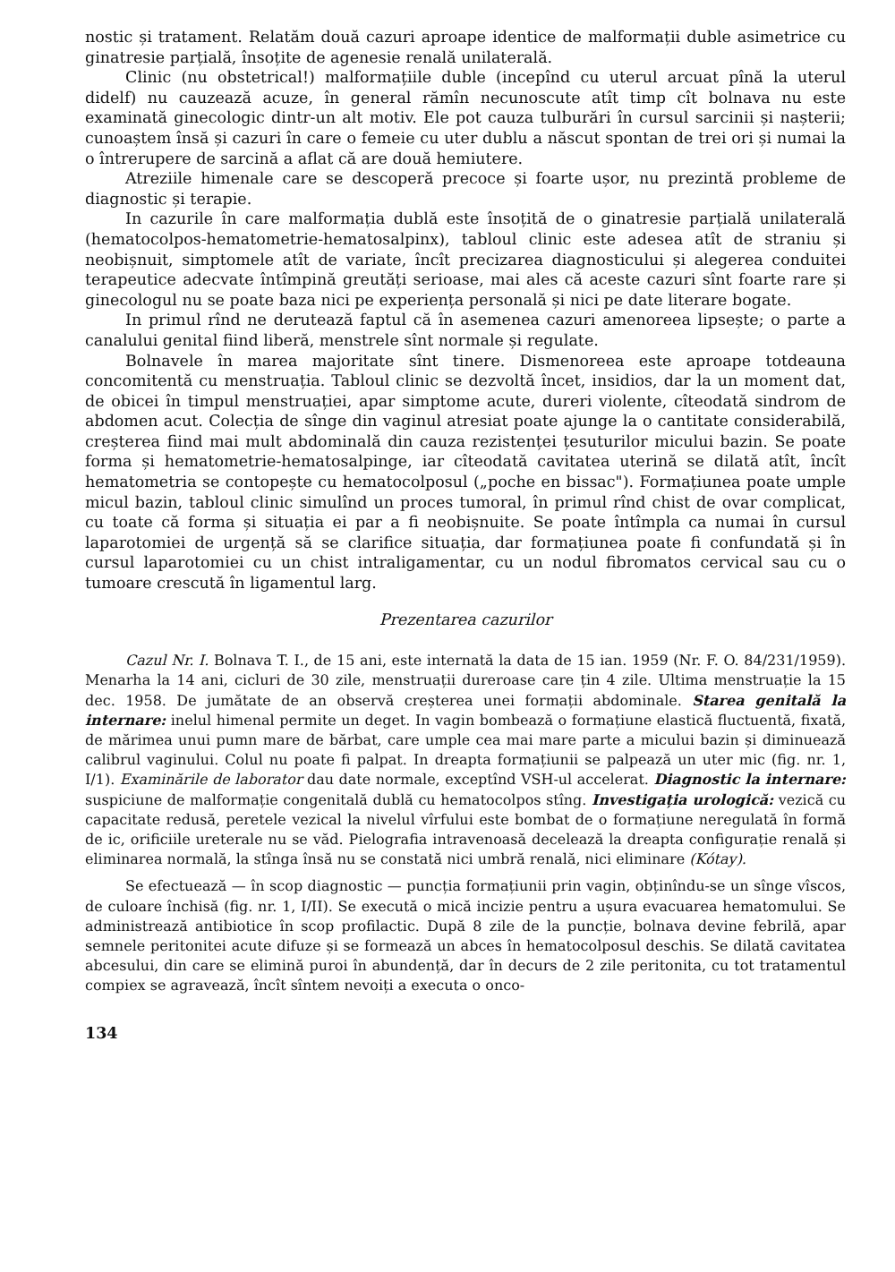nostic și tratament. Relatăm două cazuri aproape identice de malformații duble asimetrice cu ginatresie parțială, însoțite de agenesie renală unilaterală.
Clinic (nu obstetrical!) malformațiile duble (incepînd cu uterul arcuat pînă la uterul didelf) nu cauzează acuze, în general rămîn necunoscute atît timp cît bolnava nu este examinată ginecologic dintr-un alt motiv. Ele pot cauza tulburări în cursul sarcinii și nașterii; cunoaștem însă și cazuri în care o femeie cu uter dublu a născut spontan de trei ori și numai la o întrerupere de sarcină a aflat că are două hemiutere.
Atreziile himenale care se descoperă precoce și foarte ușor, nu prezintă probleme de diagnostic și terapie.
In cazurile în care malformația dublă este însoțită de o ginatresie parțială unilaterală (hematocolpos-hematometrie-hematosalpinx), tabloul clinic este adesea atît de straniu și neobișnuit, simptomele atît de variate, încît precizarea diagnosticului și alegerea conduitei terapeutice adecvate întîmpină greutăți serioase, mai ales că aceste cazuri sînt foarte rare și ginecologul nu se poate baza nici pe experiența personală și nici pe date literare bogate.
In primul rînd ne derutează faptul că în asemenea cazuri amenoreea lipsește; o parte a canalului genital fiind liberă, menstrele sînt normale și regulate.
Bolnavele în marea majoritate sînt tinere. Dismenoreea este aproape totdeauna concomitentă cu menstruația. Tabloul clinic se dezvoltă încet, insidios, dar la un moment dat, de obicei în timpul menstruației, apar simptome acute, dureri violente, cîteodată sindrom de abdomen acut. Colecția de sînge din vaginul atresiat poate ajunge la o cantitate considerabilă, creșterea fiind mai mult abdominală din cauza rezistenței țesuturilor micului bazin. Se poate forma și hematometrie-hematosalpinge, iar cîteodată cavitatea uterină se dilată atît, încît hematometria se contopește cu hematocolposul („poche en bissac"). Formațiunea poate umple micul bazin, tabloul clinic simulînd un proces tumoral, în primul rînd chist de ovar complicat, cu toate că forma și situația ei par a fi neobișnuite. Se poate întîmpla ca numai în cursul laparotomiei de urgență să se clarifice situația, dar formațiunea poate fi confundată și în cursul laparotomiei cu un chist intraligamentar, cu un nodul fibromatos cervical sau cu o tumoare crescută în ligamentul larg.
Prezentarea cazurilor
Cazul Nr. I. Bolnava T. I., de 15 ani, este internată la data de 15 ian. 1959 (Nr. F. O. 84/231/1959). Menarha la 14 ani, cicluri de 30 zile, menstruații dureroase care țin 4 zile. Ultima menstruație la 15 dec. 1958. De jumătate de an observă creșterea unei formații abdominale. Starea genitală la internare: inelul himenal permite un deget. In vagin bombează o formațiune elastică fluctuentă, fixată, de mărimea unui pumn mare de bărbat, care umple cea mai mare parte a micului bazin și diminuează calibrul vaginului. Colul nu poate fi palpat. In dreapta formațiunii se palpează un uter mic (fig. nr. 1, I/1). Examinările de laborator dau date normale, exceptînd VSH-ul accelerat. Diagnostic la internare: suspiciune de malformație congenitală dublă cu hematocolpos stîng. Investigația urologică: vezică cu capacitate redusă, peretele vezical la nivelul vîrfului este bombat de o formațiune neregulată în formă de ic, orificiile ureterale nu se văd. Pielografia intravenoasă decelează la dreapta configurație renală și eliminarea normală, la stînga însă nu se constată nici umbră renală, nici eliminare (Kótay).
Se efectuează — în scop diagnostic — puncția formațiunii prin vagin, obținîndu-se un sînge vîscos, de culoare închisă (fig. nr. 1, I/II). Se execută o mică incizie pentru a ușura evacuarea hematomului. Se administrează antibiotice în scop profilactic. După 8 zile de la puncție, bolnava devine febrilă, apar semnele peritonitei acute difuze și se formează un abces în hematocolposul deschis. Se dilată cavitatea abcesului, din care se elimină puroi în abundență, dar în decurs de 2 zile peritonita, cu tot tratamentul compiex se agravează, încît sîntem nevoiți a executa o onco-
134